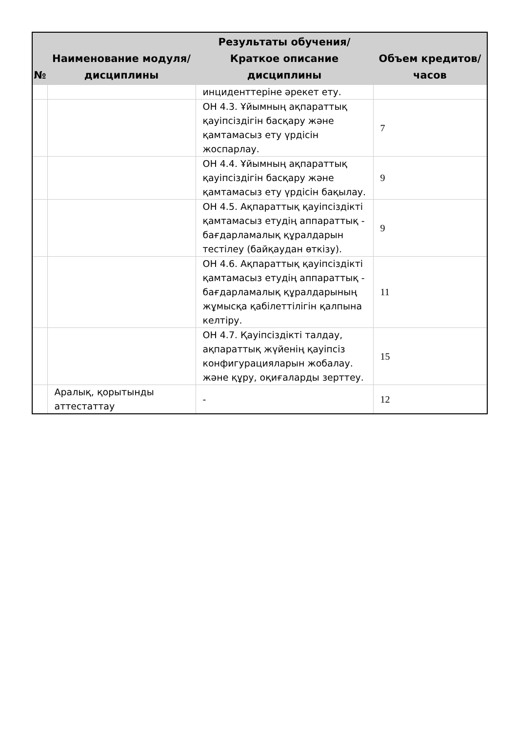| № | Наименование модуля/дисциплины | Результаты обучения/Краткое описание дисциплины | Объем кредитов/часов |
| --- | --- | --- | --- |
| | | инциденттеріне әрекет ету. | |
| | | ОН 4.3. Ұйымның ақпараттық қауіпсіздігін басқару және қамтамасыз ету үрдісін жоспарлау. | 7 |
| | | ОН 4.4. Ұйымның ақпараттық қауіпсіздігін басқару және қамтамасыз ету үрдісін бақылау. | 9 |
| | | ОН 4.5. Ақпараттық қауіпсіздікті қамтамасыз етудің аппараттық - бағдарламалық құралдарын тестілеу (байқаудан өткізу). | 9 |
| | | ОН 4.6. Ақпараттық қауіпсіздікті қамтамасыз етудің аппараттық - бағдарламалық құралдарының жұмысқа қабілеттілігін қалпына келтіру. | 11 |
| | | ОН 4.7. Қауіпсіздікті талдау, ақпараттық жүйенің қауіпсіз конфигурацияларын жобалау. және құру, оқиғаларды зерттеу. | 15 |
| | Аралық, қорытынды аттестаттау | - | 12 |